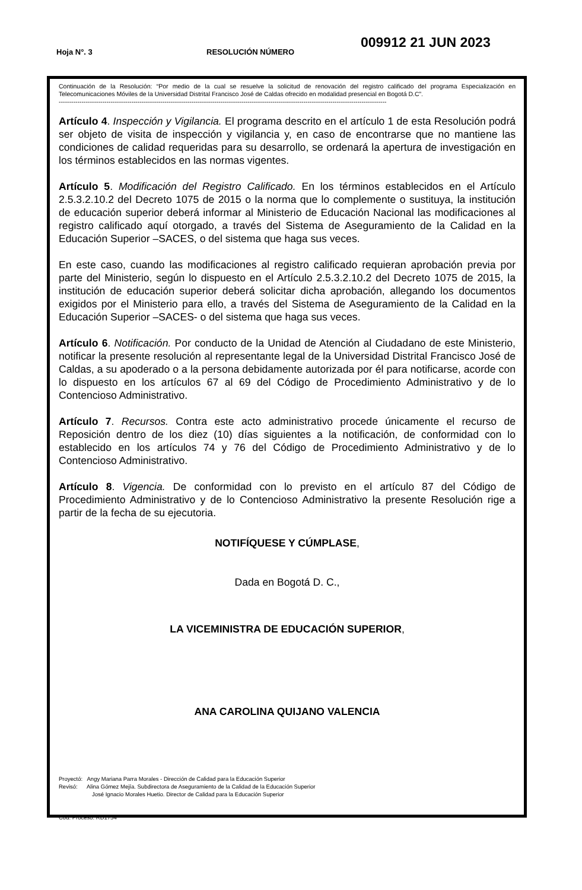Hoja N°. 3 RESOLUCIÓN NÚMERO
009912 21 JUN 2023
Continuación de la Resolución: “Por medio de la cual se resuelve la solicitud de renovación del registro calificado del programa Especialización en Telecomunicaciones Móviles de la Universidad Distrital Francisco José de Caldas ofrecido en modalidad presencial en Bogotá D.C”.
--------------------------------------------------------------------------------------------------------------------------------------------------------------
Artículo 4. Inspección y Vigilancia. El programa descrito en el artículo 1 de esta Resolución podrá ser objeto de visita de inspección y vigilancia y, en caso de encontrarse que no mantiene las condiciones de calidad requeridas para su desarrollo, se ordenará la apertura de investigación en los términos establecidos en las normas vigentes.
Artículo 5. Modificación del Registro Calificado. En los términos establecidos en el Artículo 2.5.3.2.10.2 del Decreto 1075 de 2015 o la norma que lo complemente o sustituya, la institución de educación superior deberá informar al Ministerio de Educación Nacional las modificaciones al registro calificado aquí otorgado, a través del Sistema de Aseguramiento de la Calidad en la Educación Superior –SACES, o del sistema que haga sus veces.
En este caso, cuando las modificaciones al registro calificado requieran aprobación previa por parte del Ministerio, según lo dispuesto en el Artículo 2.5.3.2.10.2 del Decreto 1075 de 2015, la institución de educación superior deberá solicitar dicha aprobación, allegando los documentos exigidos por el Ministerio para ello, a través del Sistema de Aseguramiento de la Calidad en la Educación Superior –SACES- o del sistema que haga sus veces.
Artículo 6. Notificación. Por conducto de la Unidad de Atención al Ciudadano de este Ministerio, notificar la presente resolución al representante legal de la Universidad Distrital Francisco José de Caldas, a su apoderado o a la persona debidamente autorizada por él para notificarse, acorde con lo dispuesto en los artículos 67 al 69 del Código de Procedimiento Administrativo y de lo Contencioso Administrativo.
Artículo 7. Recursos. Contra este acto administrativo procede únicamente el recurso de Reposición dentro de los diez (10) días siguientes a la notificación, de conformidad con lo establecido en los artículos 74 y 76 del Código de Procedimiento Administrativo y de lo Contencioso Administrativo.
Artículo 8. Vigencia. De conformidad con lo previsto en el artículo 87 del Código de Procedimiento Administrativo y de lo Contencioso Administrativo la presente Resolución rige a partir de la fecha de su ejecutoria.
NOTIFÍQUESE Y CÚMPLASE,
Dada en Bogotá D. C.,
LA VICEMINISTRA DE EDUCACIÓN SUPERIOR,
ANA CAROLINA QUIJANO VALENCIA
Proyectó: Angy Mariana Parra Morales - Dirección de Calidad para la Educación Superior
Revisó: Alina Gómez Mejía. Subdirectora de Aseguramiento de la Calidad de la Educación Superior
José Ignacio Morales Huetio. Director de Calidad para la Educación Superior
Cód. Proceso. RD1754